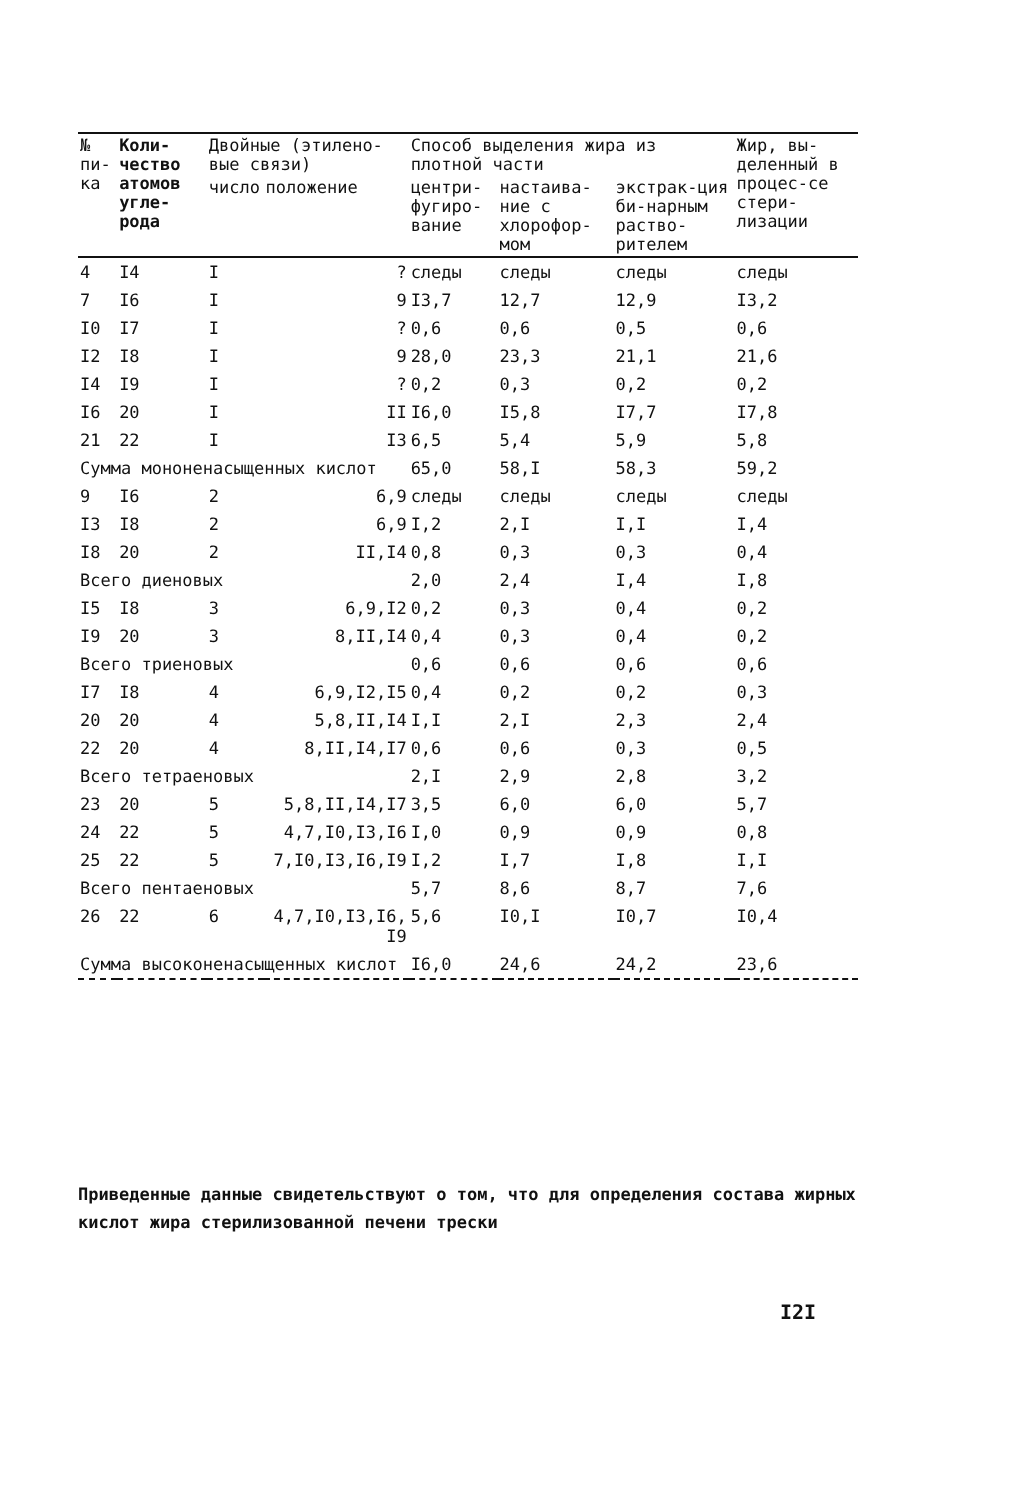| № пи-ка | Коли-чество атомов угле-рода | Двойные (этилено-вые связи) | | Способ выделения жира из плотной части | | | | Жир, вы-деленный в процес-се стери-лизации |
| --- | --- | --- | --- | --- | --- | --- | --- | --- |
| | | число | положение | центри-фугиро-вание | настаива-ние с хлорофор-мом | экстрак-ция би-нарным раство-рителем | | |
| 4 | I4 | I | ? | следы | следы | следы | | следы |
| 7 | I6 | I | 9 | I3,7 | 12,7 | 12,9 | | I3,2 |
| I0 | I7 | I | ? | 0,6 | 0,6 | 0,5 | | 0,6 |
| I2 | I8 | I | 9 | 28,0 | 23,3 | 21,1 | | 21,6 |
| I4 | I9 | I | ? | 0,2 | 0,3 | 0,2 | | 0,2 |
| I6 | 20 | I | II | I6,0 | I5,8 | I7,7 | | I7,8 |
| 21 | 22 | I | I3 | 6,5 | 5,4 | 5,9 | | 5,8 |
| Сумма мононенасыщенных кислот | | | | 65,0 | 58,I | 58,3 | | 59,2 |
| 9 | I6 | 2 | 6,9 | следы | следы | следы | | следы |
| I3 | I8 | 2 | 6,9 | I,2 | 2,I | I,I | | I,4 |
| I8 | 20 | 2 | II,I4 | 0,8 | 0,3 | 0,3 | | 0,4 |
| Всего диеновых | | | | 2,0 | 2,4 | I,4 | | I,8 |
| I5 | I8 | 3 | 6,9,I2 | 0,2 | 0,3 | 0,4 | | 0,2 |
| I9 | 20 | 3 | 8,II,I4 | 0,4 | 0,3 | 0,4 | | 0,2 |
| Всего триеновых | | | | 0,6 | 0,6 | 0,6 | | 0,6 |
| I7 | I8 | 4 | 6,9,I2,I5 | 0,4 | 0,2 | 0,2 | | 0,3 |
| 20 | 20 | 4 | 5,8,II,I4 | I,I | 2,I | 2,3 | | 2,4 |
| 22 | 20 | 4 | 8,II,I4,I7 | 0,6 | 0,6 | 0,3 | | 0,5 |
| Всего тетраеновых | | | | 2,I | 2,9 | 2,8 | | 3,2 |
| 23 | 20 | 5 | 5,8,II,I4,I7 | 3,5 | 6,0 | 6,0 | | 5,7 |
| 24 | 22 | 5 | 4,7,I0,I3,I6 | I,0 | 0,9 | 0,9 | | 0,8 |
| 25 | 22 | 5 | 7,I0,I3,I6,I9 | I,2 | I,7 | I,8 | | I,I |
| Всего пентаеновых | | | | 5,7 | 8,6 | 8,7 | | 7,6 |
| 26 | 22 | 6 | 4,7,I0,I3,I6, I9 | 5,6 | I0,I | I0,7 | | I0,4 |
| Сумма высоконенасыщенных кислот | | | | I6,0 | 24,6 | 24,2 | | 23,6 |
Приведенные данные свидетельствуют о том, что для определения состава жирных кислот жира стерилизованной печени трески
I2I